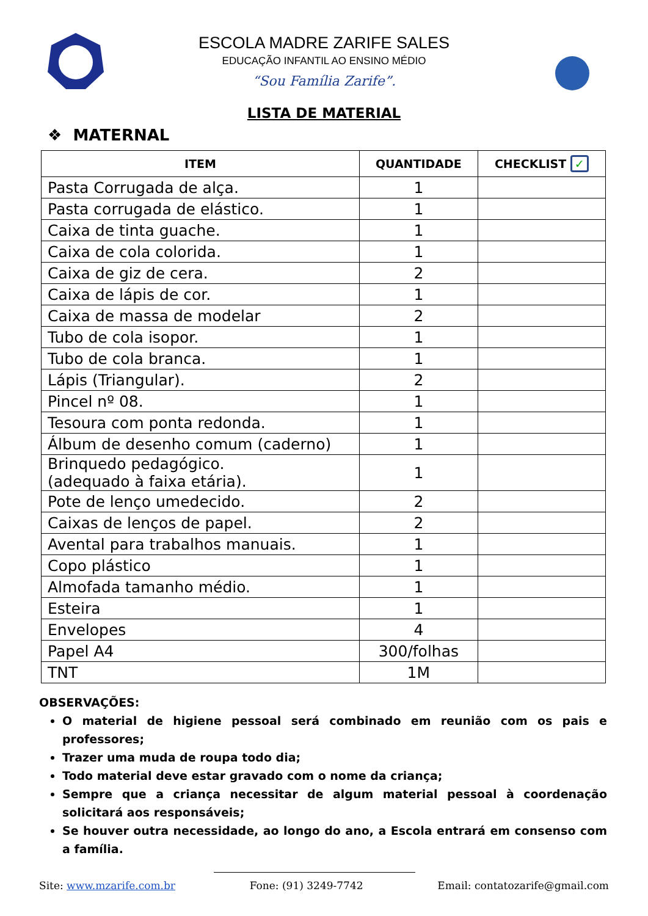ESCOLA MADRE ZARIFE SALES
EDUCAÇÃO INFANTIL AO ENSINO MÉDIO
“Sou Família Zarife”.
LISTA DE MATERIAL
❖ MATERNAL
| ITEM | QUANTIDADE | CHECKLIST ✓ |
| --- | --- | --- |
| Pasta Corrugada de alça. | 1 | |
| Pasta corrugada de elástico. | 1 | |
| Caixa de tinta guache. | 1 | |
| Caixa de cola colorida. | 1 | |
| Caixa de giz de cera. | 2 | |
| Caixa de lápis de cor. | 1 | |
| Caixa de massa de modelar | 2 | |
| Tubo de cola isopor. | 1 | |
| Tubo de cola branca. | 1 | |
| Lápis (Triangular). | 2 | |
| Pincel nº 08. | 1 | |
| Tesoura com ponta redonda. | 1 | |
| Álbum de desenho comum (caderno) | 1 | |
| Brinquedo pedagógico. (adequado à faixa etária). | 1 | |
| Pote de lenço umedecido. | 2 | |
| Caixas de lenços de papel. | 2 | |
| Avental para trabalhos manuais. | 1 | |
| Copo plástico | 1 | |
| Almofada tamanho médio. | 1 | |
| Esteira | 1 | |
| Envelopes | 4 | |
| Papel A4 | 300/folhas | |
| TNT | 1M | |
OBSERVAÇÕES:
O material de higiene pessoal será combinado em reunião com os pais e professores;
Trazer uma muda de roupa todo dia;
Todo material deve estar gravado com o nome da criança;
Sempre que a criança necessitar de algum material pessoal à coordenação solicitará aos responsáveis;
Se houver outra necessidade, ao longo do ano, a Escola entrará em consenso com a família.
Site: www.mzarife.com.br Fone: (91) 3249-7742 Email: contatozarife@gmail.com